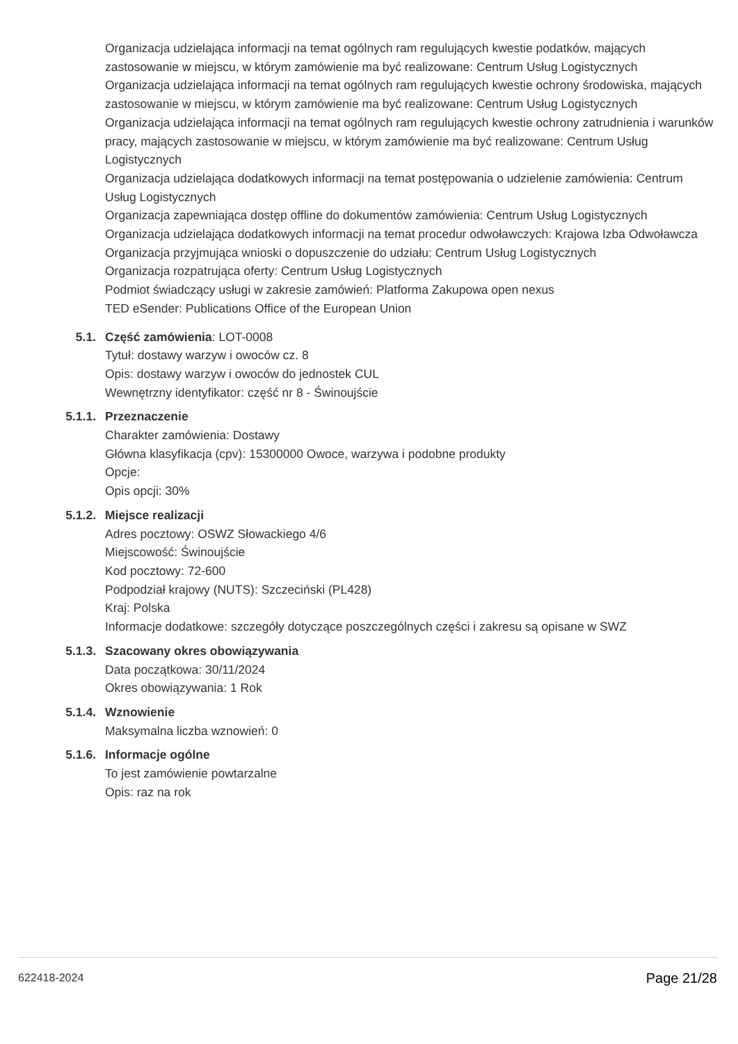Organizacja udzielająca informacji na temat ogólnych ram regulujących kwestie podatków, mających zastosowanie w miejscu, w którym zamówienie ma być realizowane: Centrum Usług Logistycznych
Organizacja udzielająca informacji na temat ogólnych ram regulujących kwestie ochrony środowiska, mających zastosowanie w miejscu, w którym zamówienie ma być realizowane: Centrum Usług Logistycznych
Organizacja udzielająca informacji na temat ogólnych ram regulujących kwestie ochrony zatrudnienia i warunków pracy, mających zastosowanie w miejscu, w którym zamówienie ma być realizowane: Centrum Usług Logistycznych
Organizacja udzielająca dodatkowych informacji na temat postępowania o udzielenie zamówienia: Centrum Usług Logistycznych
Organizacja zapewniająca dostęp offline do dokumentów zamówienia: Centrum Usług Logistycznych
Organizacja udzielająca dodatkowych informacji na temat procedur odwoławczych: Krajowa Izba Odwoławcza
Organizacja przyjmująca wnioski o dopuszczenie do udziału: Centrum Usług Logistycznych
Organizacja rozpatrująca oferty: Centrum Usług Logistycznych
Podmiot świadczący usługi w zakresie zamówień: Platforma Zakupowa open nexus
TED eSender: Publications Office of the European Union
5.1. Część zamówienia: LOT-0008
Tytuł: dostawy warzyw i owoców cz. 8
Opis: dostawy warzyw i owoców do jednostek CUL
Wewnętrzny identyfikator: część nr 8 - Świnoujście
5.1.1. Przeznaczenie
Charakter zamówienia: Dostawy
Główna klasyfikacja (cpv): 15300000 Owoce, warzywa i podobne produkty
Opcje:
Opis opcji: 30%
5.1.2. Miejsce realizacji
Adres pocztowy: OSWZ Słowackiego 4/6
Miejscowość: Świnoujście
Kod pocztowy: 72-600
Podpodział krajowy (NUTS): Szczeciński (PL428)
Kraj: Polska
Informacje dodatkowe: szczegóły dotyczące poszczególnych części i zakresu są opisane w SWZ
5.1.3. Szacowany okres obowiązywania
Data początkowa: 30/11/2024
Okres obowiązywania: 1 Rok
5.1.4. Wznowienie
Maksymalna liczba wznowień: 0
5.1.6. Informacje ogólne
To jest zamówienie powtarzalne
Opis: raz na rok
622418-2024 Page 21/28